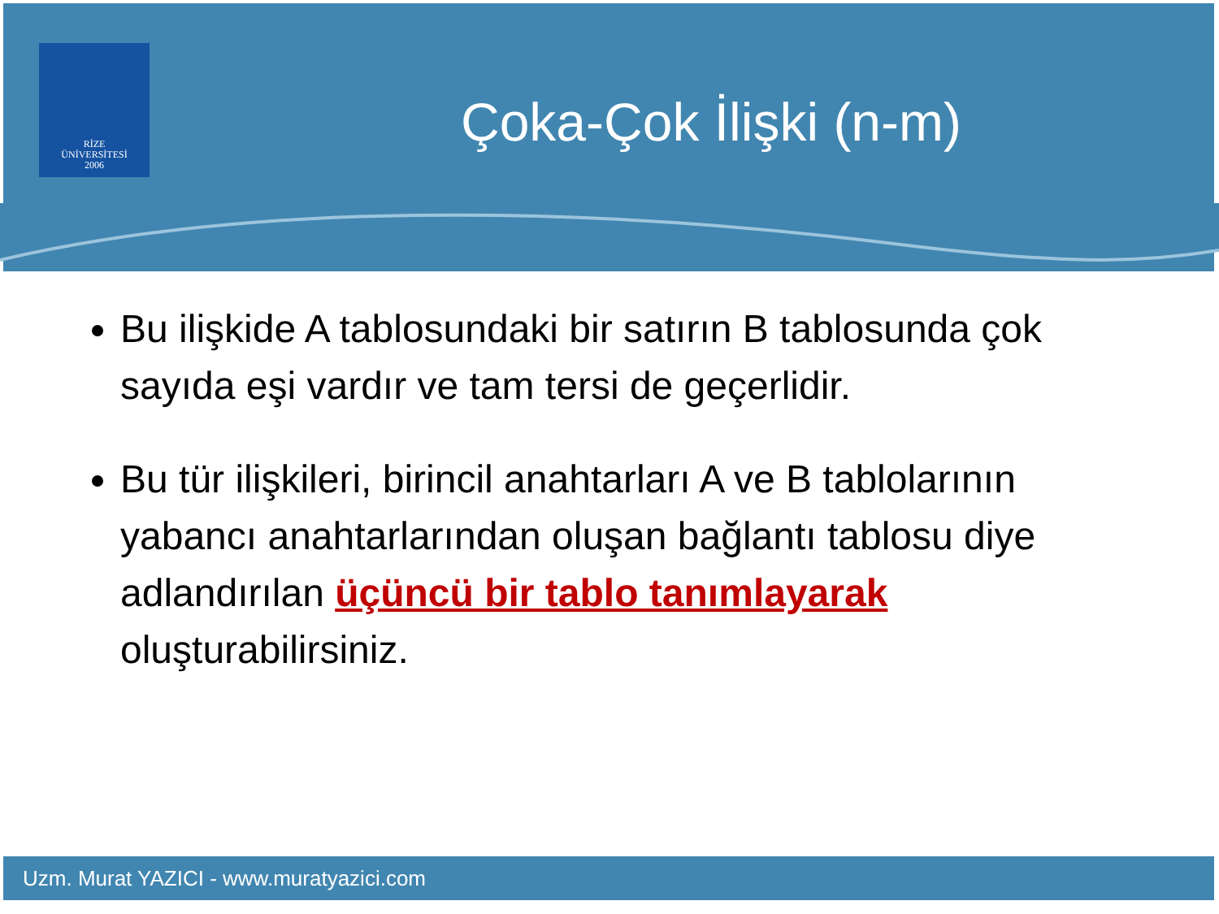RİZE
ÜNİVERSİTESİ
2006
Çoka-Çok İlişki (n-m)
Bu ilişkide A tablosundaki bir satırın B tablosunda çok sayıda eşi vardır ve tam tersi de geçerlidir.
Bu tür ilişkileri, birincil anahtarları A ve B tablolarının yabancı anahtarlarından oluşan bağlantı tablosu diye adlandırılan üçüncü bir tablo tanımlayarak oluşturabilirsiniz.
Uzm. Murat YAZICI - www.muratyazici.com